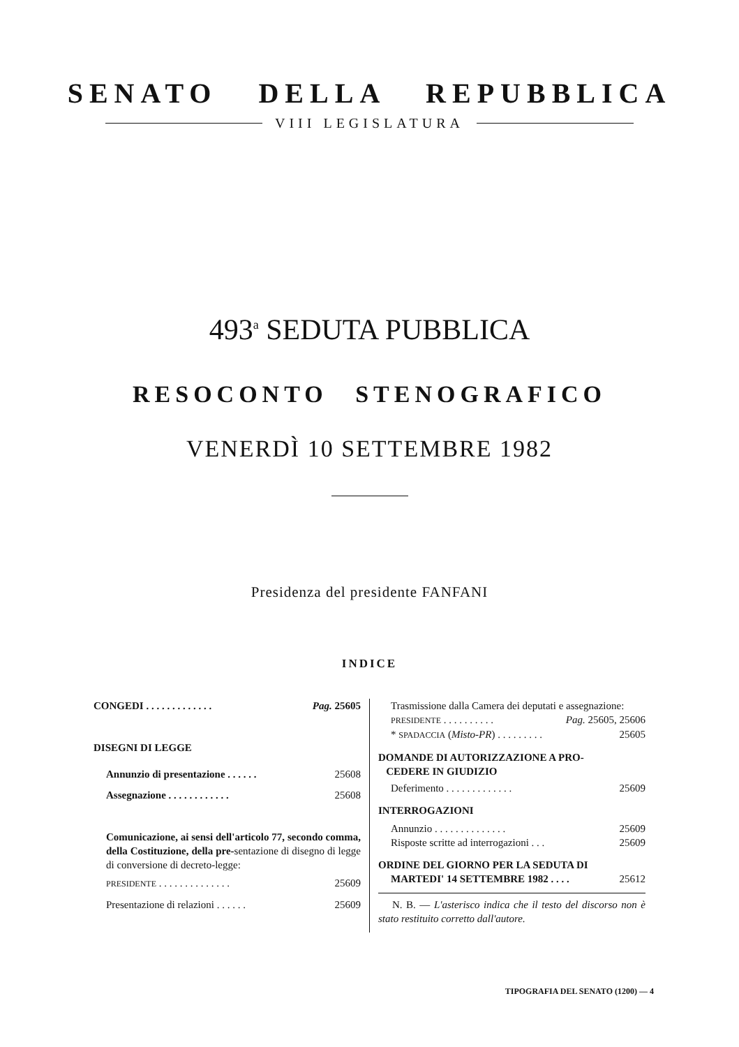SENATO DELLA REPUBBLICA
VIII LEGISLATURA
493<sup>a</sup> SEDUTA PUBBLICA
RESOCONTO STENOGRAFICO
VENERDÌ 10 SETTEMBRE 1982
Presidenza del presidente FANFANI
INDICE
CONGEDI . . . . . . . . . . . . . Pag. 25605
DISEGNI DI LEGGE
Annunzio di presentazione . . . . . . 25608
Assegnazione . . . . . . . . . . . . 25608
Comunicazione, ai sensi dell'articolo 77, secondo comma, della Costituzione, della pre-sentazione di disegno di legge di conversione di decreto-legge:
PRESIDENTE . . . . . . . . . . . . . . 25609
Presentazione di relazioni . . . . . . 25609
Trasmissione dalla Camera dei deputati e assegnazione:
PRESIDENTE . . . . . . . . . . Pag. 25605, 25606
* SPADACCIA (Misto-PR) . . . . . . . . . 25605
DOMANDE DI AUTORIZZAZIONE A PRO-
CEDERE IN GIUDIZIO
Deferimento . . . . . . . . . . . . . 25609
INTERROGAZIONI
Annunzio . . . . . . . . . . . . . . 25609
Risposte scritte ad interrogazioni . . . 25609
ORDINE DEL GIORNO PER LA SEDUTA DI
MARTEDI' 14 SETTEMBRE 1982 . . . . 25612
N. B. — L'asterisco indica che il testo del discorso non è stato restituito corretto dall'autore.
TIPOGRAFIA DEL SENATO (1200) — 4